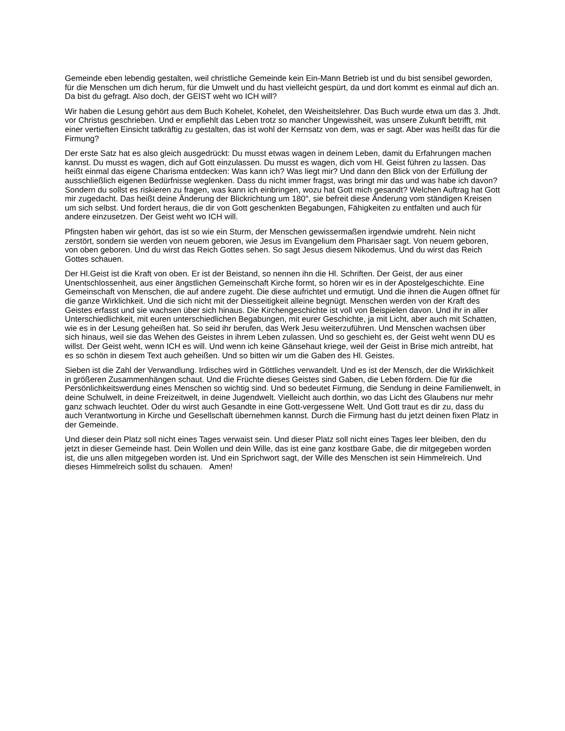Gemeinde eben lebendig gestalten, weil christliche Gemeinde kein Ein-Mann Betrieb ist und du bist sensibel geworden, für die Menschen um dich herum, für die Umwelt und du hast vielleicht gespürt, da und dort kommt es einmal auf dich an. Da bist du gefragt. Also doch, der GEIST weht wo ICH will?
Wir haben die Lesung gehört aus dem Buch Kohelet, Kohelet, den Weisheitslehrer. Das Buch wurde etwa um das 3. Jhdt. vor Christus geschrieben. Und er empfiehlt das Leben trotz so mancher Ungewissheit, was unsere Zukunft betrifft, mit einer vertieften Einsicht tatkräftig zu gestalten, das ist wohl der Kernsatz von dem, was er sagt. Aber was heißt das für die Firmung?
Der erste Satz hat es also gleich ausgedrückt: Du musst etwas wagen in deinem Leben, damit du Erfahrungen machen kannst. Du musst es wagen, dich auf Gott einzulassen. Du musst es wagen, dich vom Hl. Geist führen zu lassen. Das heißt einmal das eigene Charisma entdecken: Was kann ich? Was liegt mir? Und dann den Blick von der Erfüllung der ausschließlich eigenen Bedürfnisse weglenken. Dass du nicht immer fragst, was bringt mir das und was habe ich davon? Sondern du sollst es riskieren zu fragen, was kann ich einbringen, wozu hat Gott mich gesandt? Welchen Auftrag hat Gott mir zugedacht. Das heißt deine Änderung der Blickrichtung um 180°, sie befreit diese Änderung vom ständigen Kreisen um sich selbst. Und fordert heraus, die dir von Gott geschenkten Begabungen, Fähigkeiten zu entfalten und auch für andere einzusetzen. Der Geist weht wo ICH will.
Pfingsten haben wir gehört, das ist so wie ein Sturm, der Menschen gewissermaßen irgendwie umdreht. Nein nicht zerstört, sondern sie werden von neuem geboren, wie Jesus im Evangelium dem Pharisäer sagt. Von neuem geboren, von oben geboren. Und du wirst das Reich Gottes sehen. So sagt Jesus diesem Nikodemus. Und du wirst das Reich Gottes schauen.
Der Hl.Geist ist die Kraft von oben. Er ist der Beistand, so nennen ihn die Hl. Schriften. Der Geist, der aus einer Unentschlossenheit, aus einer ängstlichen Gemeinschaft Kirche formt, so hören wir es in der Apostelgeschichte. Eine Gemeinschaft von Menschen, die auf andere zugeht. Die diese aufrichtet und ermutigt. Und die ihnen die Augen öffnet für die ganze Wirklichkeit. Und die sich nicht mit der Diesseitigkeit alleine begnügt. Menschen werden von der Kraft des Geistes erfasst und sie wachsen über sich hinaus. Die Kirchengeschichte ist voll von Beispielen davon. Und ihr in aller Unterschiedlichkeit, mit euren unterschiedlichen Begabungen, mit eurer Geschichte, ja mit Licht, aber auch mit Schatten, wie es in der Lesung geheißen hat. So seid ihr berufen, das Werk Jesu weiterzuführen. Und Menschen wachsen über sich hinaus, weil sie das Wehen des Geistes in ihrem Leben zulassen. Und so geschieht es, der Geist weht wenn DU es willst. Der Geist weht, wenn ICH es will. Und wenn ich keine Gänsehaut kriege, weil der Geist in Brise mich antreibt, hat es so schön in diesem Text auch geheißen. Und so bitten wir um die Gaben des Hl. Geistes.
Sieben ist die Zahl der Verwandlung. Irdisches wird in Göttliches verwandelt. Und es ist der Mensch, der die Wirklichkeit in größeren Zusammenhängen schaut. Und die Früchte dieses Geistes sind Gaben, die Leben fördern. Die für die Persönlichkeitswerdung eines Menschen so wichtig sind. Und so bedeutet Firmung, die Sendung in deine Familienwelt, in deine Schulwelt, in deine Freizeitwelt, in deine Jugendwelt. Vielleicht auch dorthin, wo das Licht des Glaubens nur mehr ganz schwach leuchtet. Oder du wirst auch Gesandte in eine Gott-vergessene Welt. Und Gott traut es dir zu, dass du auch Verantwortung in Kirche und Gesellschaft übernehmen kannst. Durch die Firmung hast du jetzt deinen fixen Platz in der Gemeinde.
Und dieser dein Platz soll nicht eines Tages verwaist sein. Und dieser Platz soll nicht eines Tages leer bleiben, den du jetzt in dieser Gemeinde hast. Dein Wollen und dein Wille, das ist eine ganz kostbare Gabe, die dir mitgegeben worden ist, die uns allen mitgegeben worden ist. Und ein Sprichwort sagt, der Wille des Menschen ist sein Himmelreich. Und dieses Himmelreich sollst du schauen. Amen!